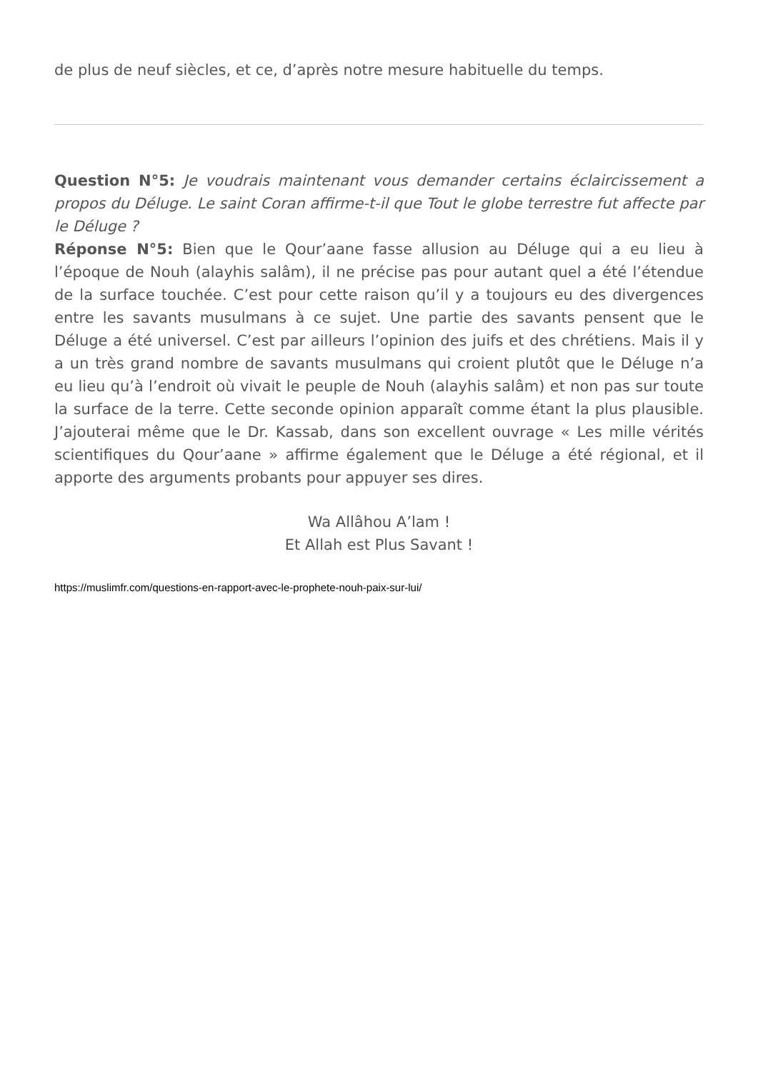de plus de neuf siècles, et ce, d’après notre mesure habituelle du temps.
Question N°5: Je voudrais maintenant vous demander certains éclaircissement a propos du Déluge. Le saint Coran affirme-t-il que Tout le globe terrestre fut affecte par le Déluge ?
Réponse N°5: Bien que le Qour’aane fasse allusion au Déluge qui a eu lieu à l’époque de Nouh (alayhis salâm), il ne précise pas pour autant quel a été l’étendue de la surface touchée. C’est pour cette raison qu’il y a toujours eu des divergences entre les savants musulmans à ce sujet. Une partie des savants pensent que le Déluge a été universel. C’est par ailleurs l’opinion des juifs et des chrétiens. Mais il y a un très grand nombre de savants musulmans qui croient plutôt que le Déluge n’a eu lieu qu’à l’endroit où vivait le peuple de Nouh (alayhis salâm) et non pas sur toute la surface de la terre. Cette seconde opinion apparaît comme étant la plus plausible. J’ajouterai même que le Dr. Kassab, dans son excellent ouvrage « Les mille vérités scientifiques du Qour’aane » affirme également que le Déluge a été régional, et il apporte des arguments probants pour appuyer ses dires.
Wa Allâhou A’lam !
Et Allah est Plus Savant !
https://muslimfr.com/questions-en-rapport-avec-le-prophete-nouh-paix-sur-lui/